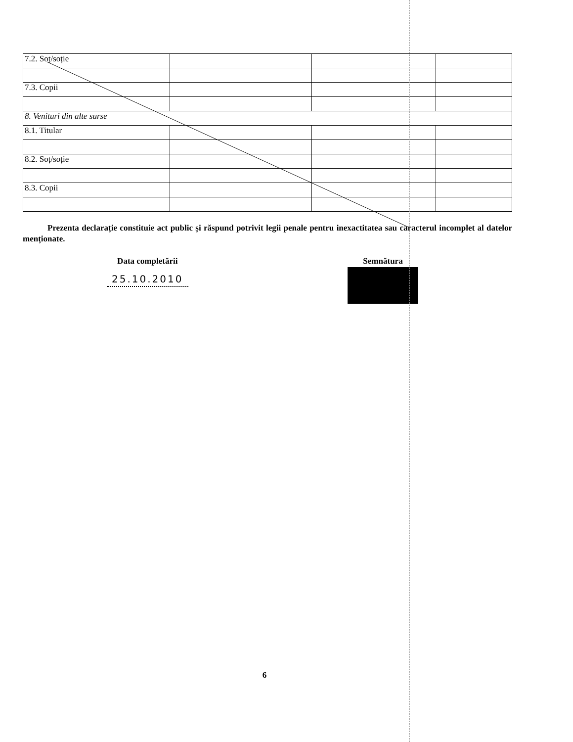| 7.2. Soț/soție | | | |
| 7.3. Copii | | | |
| 8. Venituri din alte surse | | | |
| 8.1. Titular | | | |
| 8.2. Soț/soție | | | |
| 8.3. Copii | | | |
Prezenta declarație constituie act public și răspund potrivit legii penale pentru inexactitatea sau caracterul incomplet al datelor menționate.
Data completării
25.10.2010
Semnătura
6